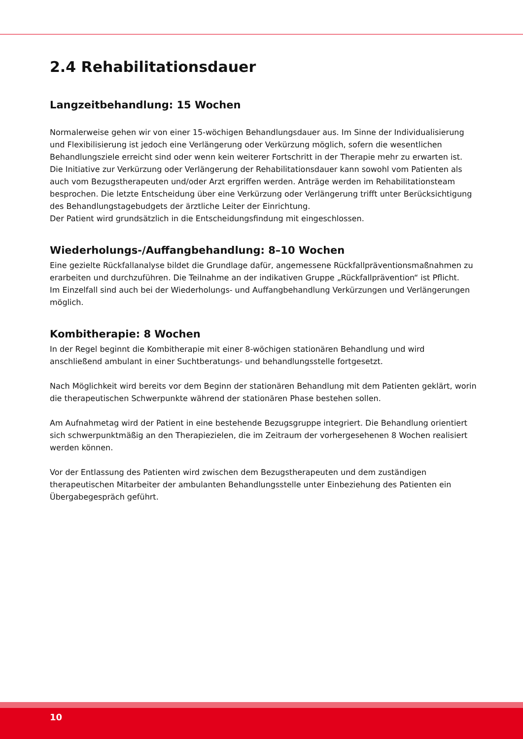2.4 Rehabilitationsdauer
Langzeitbehandlung: 15 Wochen
Normalerweise gehen wir von einer 15-wöchigen Behandlungsdauer aus. Im Sinne der Individualisierung und Flexibilisierung ist jedoch eine Verlängerung oder Verkürzung möglich, sofern die wesentlichen Behandlungsziele erreicht sind oder wenn kein weiterer Fortschritt in der Therapie mehr zu erwarten ist.
Die Initiative zur Verkürzung oder Verlängerung der Rehabilitationsdauer kann sowohl vom Patienten als auch vom Bezugstherapeuten und/oder Arzt ergriffen werden. Anträge werden im Rehabilitationsteam besprochen. Die letzte Entscheidung über eine Verkürzung oder Verlängerung trifft unter Berücksichtigung des Behandlungstagebudgets der ärztliche Leiter der Einrichtung.
Der Patient wird grundsätzlich in die Entscheidungsfindung mit eingeschlossen.
Wiederholungs-/Auffangbehandlung: 8–10 Wochen
Eine gezielte Rückfallanalyse bildet die Grundlage dafür, angemessene Rückfallpräventionsmaßnahmen zu erarbeiten und durchzuführen. Die Teilnahme an der indikativen Gruppe „Rückfallprävention“ ist Pflicht.
Im Einzelfall sind auch bei der Wiederholungs- und Auffangbehandlung Verkürzungen und Verlängerungen möglich.
Kombitherapie: 8 Wochen
In der Regel beginnt die Kombitherapie mit einer 8-wöchigen stationären Behandlung und wird anschließend ambulant in einer Suchtberatungs- und behandlungsstelle fortgesetzt.
Nach Möglichkeit wird bereits vor dem Beginn der stationären Behandlung mit dem Patienten geklärt, worin die therapeutischen Schwerpunkte während der stationären Phase bestehen sollen.
Am Aufnahmetag wird der Patient in eine bestehende Bezugsgruppe integriert. Die Behandlung orientiert sich schwerpunktmäßig an den Therapiezielen, die im Zeitraum der vorhergesehenen 8 Wochen realisiert werden können.
Vor der Entlassung des Patienten wird zwischen dem Bezugstherapeuten und dem zuständigen therapeutischen Mitarbeiter der ambulanten Behandlungsstelle unter Einbeziehung des Patienten ein Übergabegespräch geführt.
10